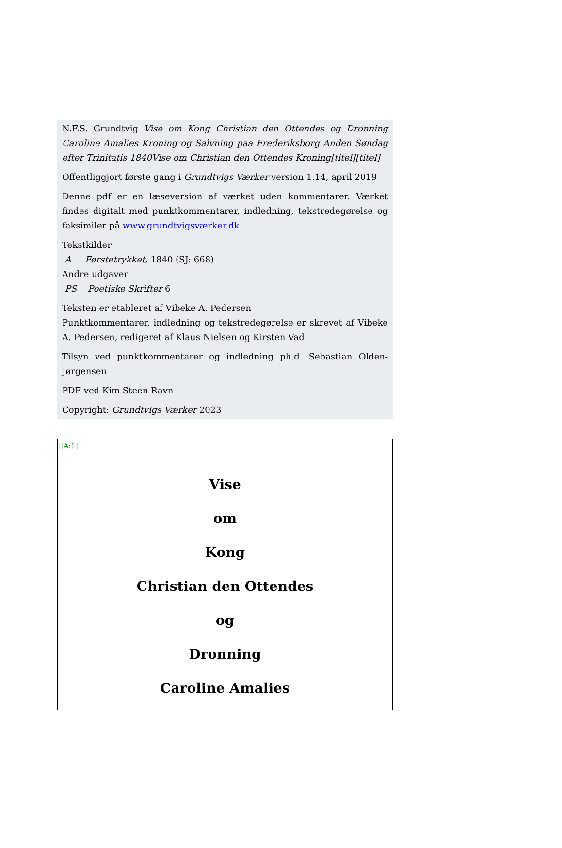N.F.S. Grundtvig Vise om Kong Christian den Ottendes og Dronning Caroline Amalies Kroning og Salvning paa Frederiksborg Anden Søndag efter Trinitatis 1840Vise om Christian den Ottendes Kroning[titel][titel]
Offentliggjort første gang i Grundtvigs Værker version 1.14, april 2019
Denne pdf er en læseversion af værket uden kommentarer. Værket findes digitalt med punktkommentarer, indledning, tekstredegørelse og faksimiler på www.grundtvigsværker.dk
Tekstkilder
A Førstetrykket, 1840 (SJ: 668)
Andre udgaver
PS Poetiske Skrifter 6
Teksten er etableret af Vibeke A. Pedersen
Punktkommentarer, indledning og tekstredegørelse er skrevet af Vibeke A. Pedersen, redigeret af Klaus Nielsen og Kirsten Vad
Tilsyn ved punktkommentarer og indledning ph.d. Sebastian Olden-Jørgensen
PDF ved Kim Steen Ravn
Copyright: Grundtvigs Værker 2023
|[A:1]
Vise
om
Kong
Christian den Ottendes
og
Dronning
Caroline Amalies